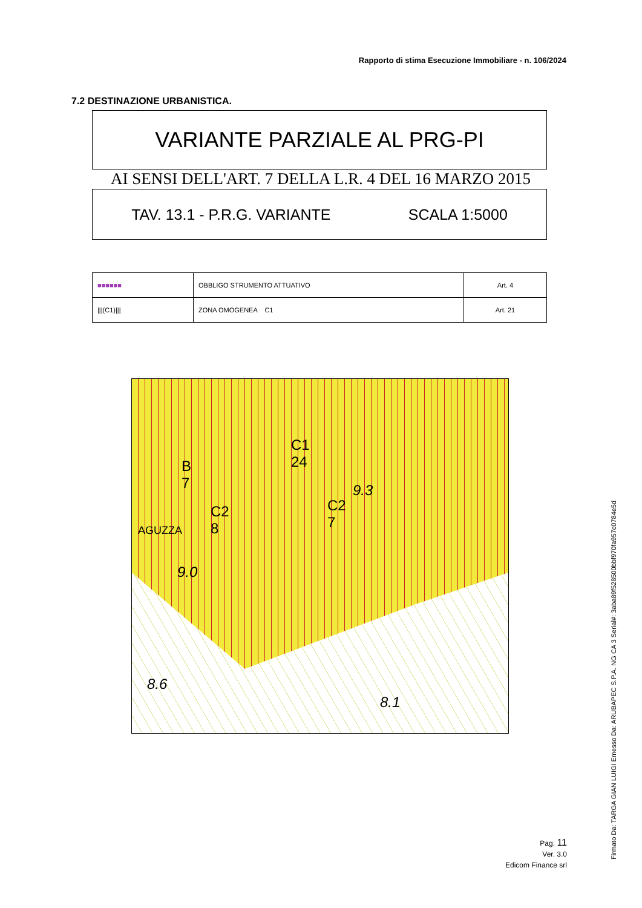Rapporto di stima Esecuzione Immobiliare - n. 106/2024
7.2 DESTINAZIONE URBANISTICA.
VARIANTE PARZIALE AL PRG-PI
AI SENSI DELL'ART. 7 DELLA L.R. 4 DEL 16 MARZO 2015
TAV. 13.1 - P.R.G. VARIANTE SCALA 1:5000
| ■■■■■■ | OBBLIGO STRUMENTO ATTUATIVO | Art. 4 |
| ///(C1)/// | ZONA OMOGENEA C1 | Art. 21 |
C1
24
C2
8
C2
7
B
7
9.0
9.3
8.6
8.1
AGUZZA
Pag. 11
Ver. 3.0
Edicom Finance srl
Firmato Da: TARGA GIAN LUIGI Emesso Da: ARUBAPEC S.P.A. NG CA 3 Serial#: 3aba89f528500bbf970fa957c0784e5d